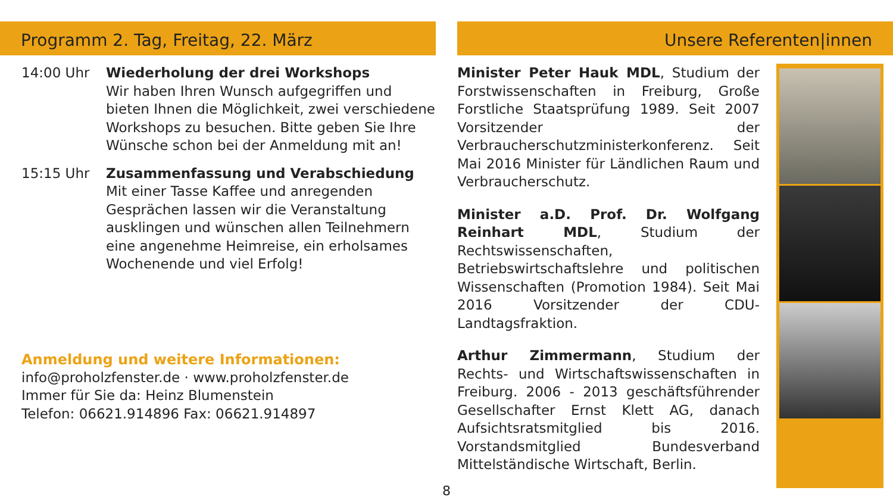Programm 2. Tag, Freitag, 22. März
14:00 Uhr Wiederholung der drei Workshops
Wir haben Ihren Wunsch aufgegriffen und bieten Ihnen die Möglichkeit, zwei verschiedene Workshops zu besuchen. Bitte geben Sie Ihre Wünsche schon bei der Anmeldung mit an!
15:15 Uhr Zusammenfassung und Verabschiedung
Mit einer Tasse Kaffee und anregenden Gesprächen lassen wir die Veranstaltung ausklingen und wünschen allen Teilnehmern eine angenehme Heimreise, ein erholsames Wochenende und viel Erfolg!
Anmeldung und weitere Informationen:
info@proholzfenster.de · www.proholzfenster.de
Immer für Sie da: Heinz Blumenstein
Telefon: 06621.914896 Fax: 06621.914897
Unsere Referenten|innen
Minister Peter Hauk MDL, Studium der Forstwissenschaften in Freiburg, Große Forstliche Staatsprüfung 1989. Seit 2007 Vorsitzender der Verbraucherschutzministerkonferenz. Seit Mai 2016 Minister für Ländlichen Raum und Verbraucherschutz.
Minister a.D. Prof. Dr. Wolfgang Reinhart MDL, Studium der Rechtswissenschaften, Betriebswirtschaftslehre und politischen Wissenschaften (Promotion 1984). Seit Mai 2016 Vorsitzender der CDU-Landtagsfraktion.
Arthur Zimmermann, Studium der Rechts- und Wirtschaftswissenschaften in Freiburg. 2006 - 2013 geschäftsführender Gesellschafter Ernst Klett AG, danach Aufsichtsratsmitglied bis 2016. Vorstandsmitglied Bundesverband Mittelständische Wirtschaft, Berlin.
8